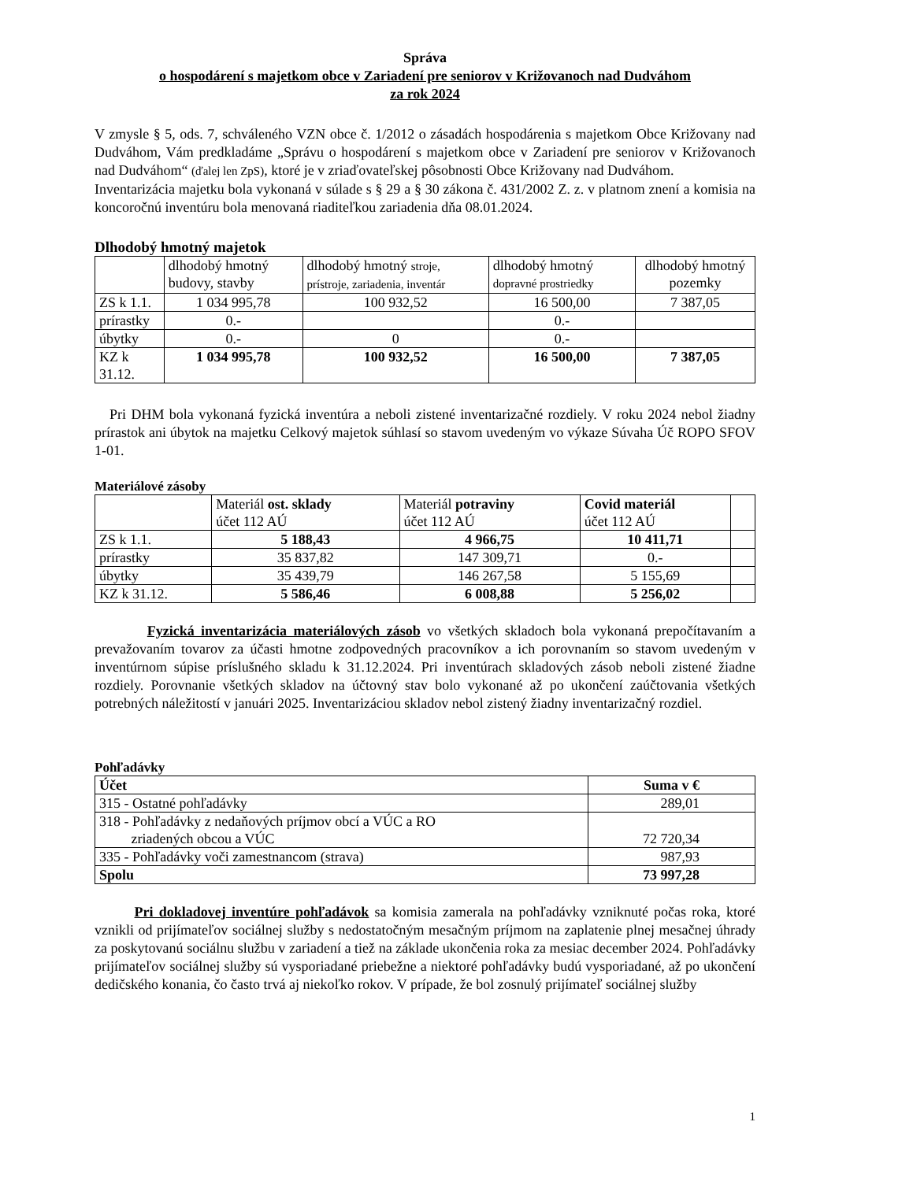Správa
o hospodárení s majetkom obce v Zariadení pre seniorov v Križovanoch nad Dudváhom
za rok 2024
V zmysle § 5, ods. 7, schváleného VZN obce č. 1/2012 o zásadách hospodárenia s majetkom Obce Križovany nad Dudváhom, Vám predkladáme „Správu o hospodárení s majetkom obce v Zariadení pre seniorov v Križovanoch nad Dudváhom“ (ďalej len ZpS), ktoré je v zriaďovateľskej pôsobnosti Obce Križovany nad Dudváhom.
Inventarizácia majetku bola vykonaná v súlade s § 29 a § 30 zákona č. 431/2002 Z. z. v platnom znení a komisia na koncoročnú inventúru bola menovaná riaditeľkou zariadenia dňa 08.01.2024.
Dlhodobý hmotný majetok
| | dlhodobý hmotný budovy, stavby | dlhodobý hmotný stroje, prístroje, zariadenia, inventár | dlhodobý hmotný dopravné prostriedky | dlhodobý hmotný pozemky |
| ZS k 1.1. | 1 034 995,78 | 100 932,52 | 16 500,00 | 7 387,05 |
| prírastky | 0.- | | 0.- | |
| úbytky | 0.- | 0 | 0.- | |
| KZ k 31.12. | 1 034 995,78 | 100 932,52 | 16 500,00 | 7 387,05 |
Pri DHM bola vykonaná fyzická inventúra a neboli zistené inventarizačné rozdiely. V roku 2024 nebol žiadny prírastok ani úbytok na majetku Celkový majetok súhlasí so stavom uvedeným vo výkaze Súvaha Úč ROPO SFOV 1-01.
Materiálové zásoby
| | Materiál ost. sklady účet 112 AÚ | Materiál potraviny účet 112 AÚ | Covid materiál účet 112 AÚ | |
| ZS k 1.1. | 5 188,43 | 4 966,75 | 10 411,71 | |
| prírastky | 35 837,82 | 147 309,71 | 0.- | |
| úbytky | 35 439,79 | 146 267,58 | 5 155,69 | |
| KZ k 31.12. | 5 586,46 | 6 008,88 | 5 256,02 | |
Fyzická inventarizácia materiálových zásob vo všetkých skladoch bola vykonaná prepočítavaním a prevažovaním tovarov za účasti hmotne zodpovedných pracovníkov a ich porovnaním so stavom uvedeným v inventúrnom súpise príslušného skladu k 31.12.2024. Pri inventúrach skladových zásob neboli zistené žiadne rozdiely. Porovnanie všetkých skladov na účtovný stav bolo vykonané až po ukončení zaúčtovania všetkých potrebných náležitostí v januári 2025. Inventarizáciou skladov nebol zistený žiadny inventarizačný rozdiel.
Pohľadávky
| Účet | Suma v € |
| --- | --- |
| 315 - Ostatné pohľadávky | 289,01 |
| 318 - Pohľadávky z nedaňových príjmov obcí a VÚC a RO zriadených obcou a VÚC | 72 720,34 |
| 335 - Pohľadávky voči zamestnancom (strava) | 987,93 |
| Spolu | 73 997,28 |
Pri dokladovej inventúre pohľadávok sa komisia zamerala na pohľadávky vzniknuté počas roka, ktoré vznikli od prijímateľov sociálnej služby s nedostatočným mesačným príjmom na zaplatenie plnej mesačnej úhrady za poskytovanú sociálnu službu v zariadení a tiež na základe ukončenia roka za mesiac december 2024. Pohľadávky prijímateľov sociálnej služby sú vysporiadané priebežne a niektoré pohľadávky budú vysporiadané, až po ukončení dedičského konania, čo často trvá aj niekoľko rokov. V prípade, že bol zosnulý prijímateľ sociálnej služby
1